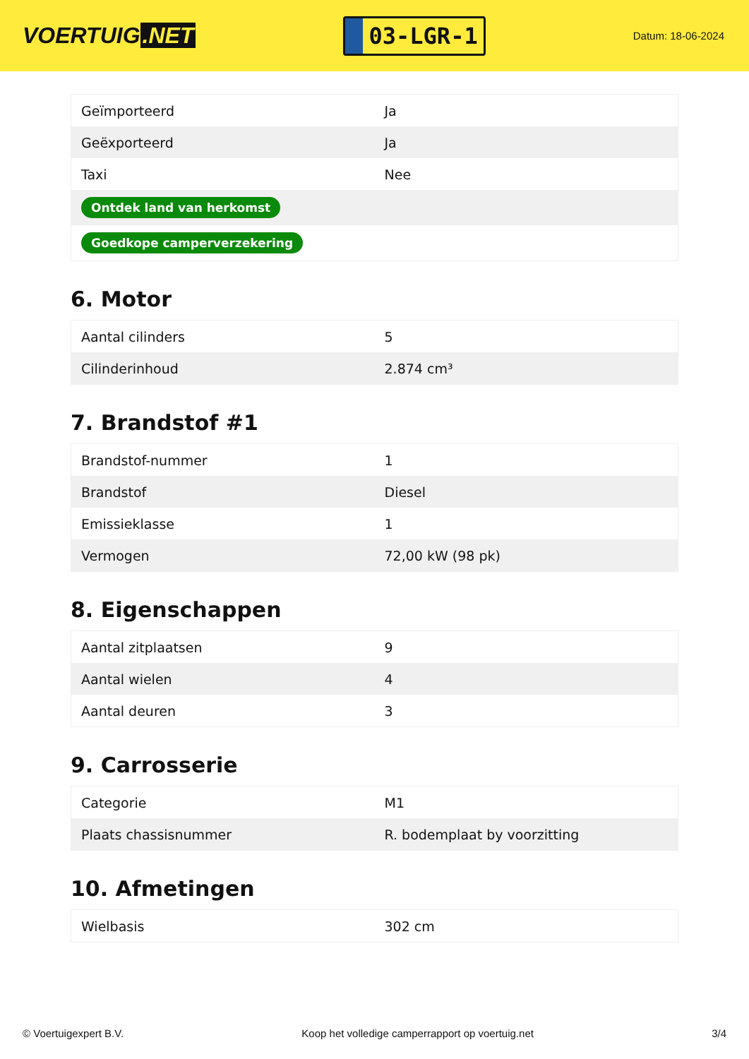VOERTUIG.NET
03-LGR-1
Datum: 18-06-2024
| Geïmporteerd | Ja |
| Geëxporteerd | Ja |
| Taxi | Nee |
| Ontdek land van herkomst | |
| Goedkope camperverzekering | |
6. Motor
| Aantal cilinders | 5 |
| Cilinderinhoud | 2.874 cm³ |
7. Brandstof #1
| Brandstof-nummer | 1 |
| Brandstof | Diesel |
| Emissieklasse | 1 |
| Vermogen | 72,00 kW (98 pk) |
8. Eigenschappen
| Aantal zitplaatsen | 9 |
| Aantal wielen | 4 |
| Aantal deuren | 3 |
9. Carrosserie
| Categorie | M1 |
| Plaats chassisnummer | R. bodemplaat by voorzitting |
10. Afmetingen
| Wielbasis | 302 cm |
© Voertuigexpert B.V. Koop het volledige camperrapport op voertuig.net 3/4